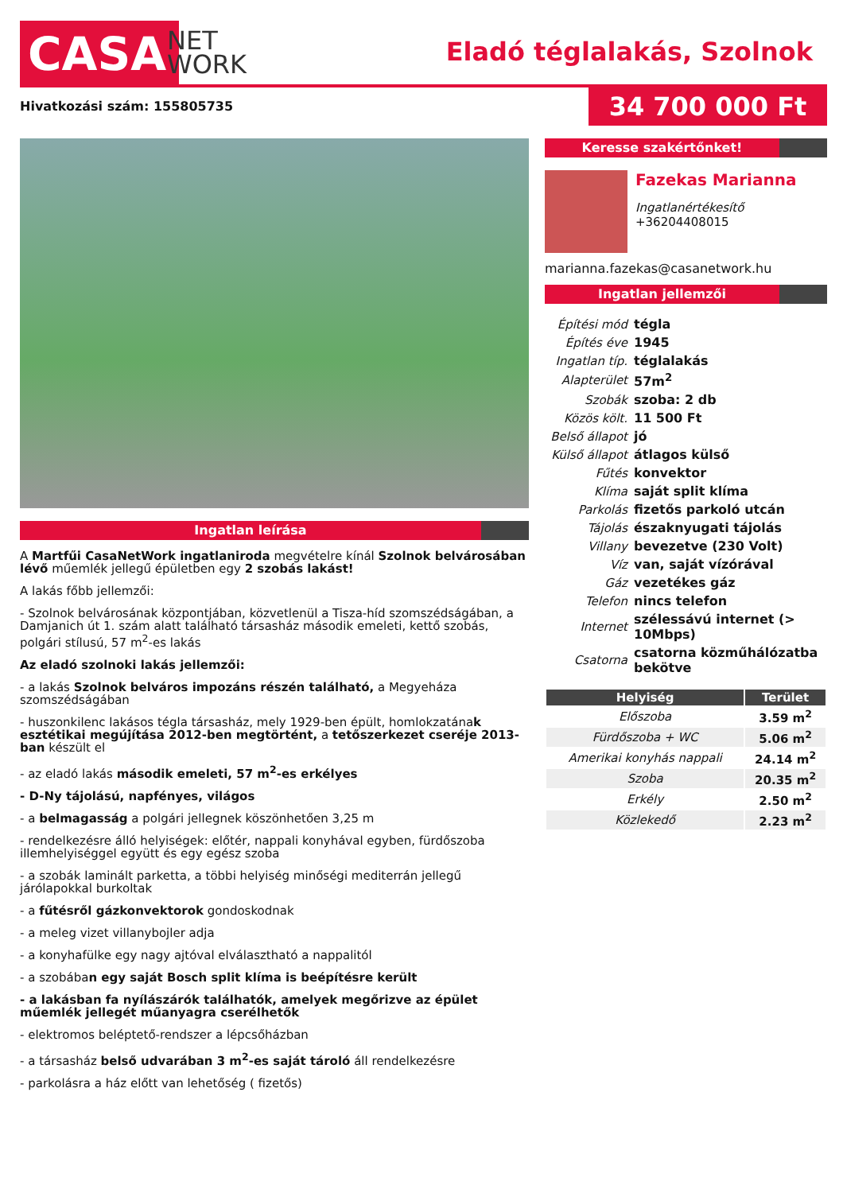CASA
NET
WORK
Eladó téglalakás, Szolnok
Hivatkozási szám: 155805735 34 700 000 Ft
Ingatlan leírása
A Martfűi CasaNetWork ingatlaniroda megvételre kínál Szolnok belvárosában lévő műemlék jellegű épületben egy 2 szobás lakást!
A lakás főbb jellemzői:
- Szolnok belvárosának központjában, közvetlenül a Tisza-híd szomszédságában, a Damjanich út 1. szám alatt található társasház második emeleti, kettő szobás, polgári stílusú, 57 m<sup>2</sup>-es lakás
Az eladó szolnoki lakás jellemzői:
- a lakás Szolnok belváros impozáns részén található, a Megyeháza szomszédságában
- huszonkilenc lakásos tégla társasház, mely 1929-ben épült, homlokzatának esztétikai megújítása 2012-ben megtörtént, a tetőszerkezet cseréje 2013-ban készült el
- az eladó lakás második emeleti, 57 m<sup>2</sup>-es erkélyes
- D-Ny tájolású, napfényes, világos
- a belmagasság a polgári jellegnek köszönhetően 3,25 m
- rendelkezésre álló helyiségek: előtér, nappali konyhával egyben, fürdőszoba illemhelyiséggel együtt és egy egész szoba
- a szobák laminált parketta, a többi helyiség minőségi mediterrán jellegű járólapokkal burkoltak
- a fűtésről gázkonvektorok gondoskodnak
- a meleg vizet villanybojler adja
- a konyhafülke egy nagy ajtóval elválasztható a nappalitól
- a szobában egy saját Bosch split klíma is beépítésre került
- a lakásban fa nyílászárók találhatók, amelyek megőrizve az épület műemlék jellegét műanyagra cserélhetők
- elektromos beléptető-rendszer a lépcsőházban
- a társasház belső udvarában 3 m<sup>2</sup>-es saját tároló áll rendelkezésre
- parkolásra a ház előtt van lehetőség ( fizetős)
Keresse szakértőnket!
Fazekas Marianna
Ingatlanértékesítő
+36204408015
marianna.fazekas@casanetwork.hu
Ingatlan jellemzői
| Építési mód | tégla |
| Építés éve | 1945 |
| Ingatlan típ. | téglalakás |
| Alapterület | 57m<sup>2</sup> |
| Szobák | szoba: 2 db |
| Közös költ. | 11 500 Ft |
| Belső állapot | jó |
| Külső állapot | átlagos külső |
| Fűtés | konvektor |
| Klíma | saját split klíma |
| Parkolás | fizetős parkoló utcán |
| Tájolás | északnyugati tájolás |
| Villany | bevezetve (230 Volt) |
| Víz | van, saját vízórával |
| Gáz | vezetékes gáz |
| Telefon | nincs telefon |
| Internet | szélessávú internet (> 10Mbps) |
| Csatorna | csatorna közműhálózatba bekötve |
| Helyiség | Terület |
| --- | --- |
| Előszoba | 3.59 m<sup>2</sup> |
| Fürdőszoba + WC | 5.06 m<sup>2</sup> |
| Amerikai konyhás nappali | 24.14 m<sup>2</sup> |
| Szoba | 20.35 m<sup>2</sup> |
| Erkély | 2.50 m<sup>2</sup> |
| Közlekedő | 2.23 m<sup>2</sup> |